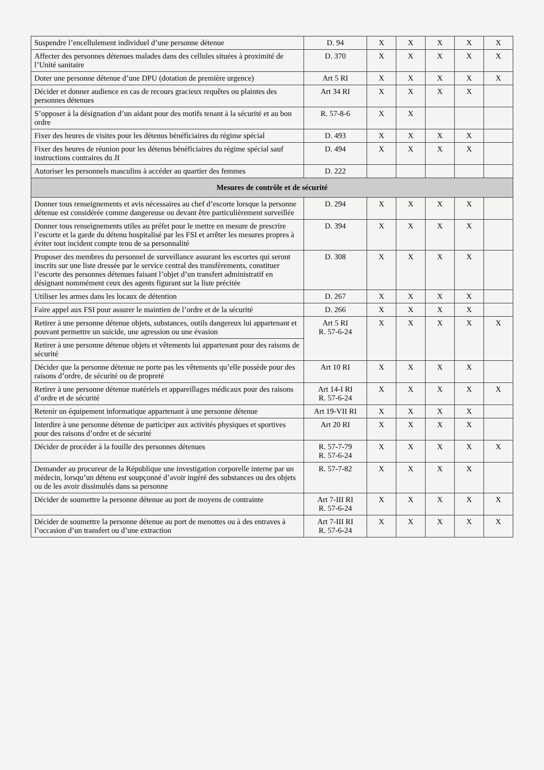| Suspendre l’encellulement individuel d’une personne détenue | D. 94 | X | X | X | X | X |
| Affecter des personnes détenues malades dans des cellules situées à proximité de l’Unité sanitaire | D. 370 | X | X | X | X | X |
| Doter une personne détenue d’une DPU (dotation de première urgence) | Art 5 RI | X | X | X | X | X |
| Décider et donner audience en cas de recours gracieux requêtes ou plaintes des personnes détenues | Art 34 RI | X | X | X | X | |
| S’opposer à la désignation d’un aidant pour des motifs tenant à la sécurité et au bon ordre | R. 57-8-6 | X | X | | | |
| Fixer des heures de visites pour les détenus bénéficiaires du régime spécial | D. 493 | X | X | X | X | |
| Fixer des heures de réunion pour les détenus bénéficiaires du régime spécial sauf instructions contraires du JI | D. 494 | X | X | X | X | |
| Autoriser les personnels masculins à accéder au quartier des femmes | D. 222 | | | | | |
| Mesures de contrôle et de sécurité | | | | | | |
| Donner tous renseignements et avis nécessaires au chef d’escorte lorsque la personne détenue est considérée comme dangereuse ou devant être particulièrement surveillée | D. 294 | X | X | X | X | |
| Donner tous renseignements utiles au préfet pour le mettre en mesure de prescrire l’escorte et la garde du détenu hospitalisé par les FSI et arrêter les mesures propres à éviter tout incident compte tenu de sa personnalité | D. 394 | X | X | X | X | |
| Proposer des membres du personnel de surveillance assurant les escortes qui seront inscrits sur une liste dressée par le service central des transfèrements, constituer l’escorte des personnes détenues faisant l’objet d’un transfert administratif en désignant nommément ceux des agents figurant sur la liste précitée | D. 308 | X | X | X | X | |
| Utiliser les armes dans les locaux de détention | D. 267 | X | X | X | X | |
| Faire appel aux FSI pour assurer le maintien de l’ordre et de la sécurité | D. 266 | X | X | X | X | |
| Retirer à une personne détenue objets, substances, outils dangereux lui appartenant et pouvant permettre un suicide, une agression ou une évasion | Art 5 RI R. 57-6-24 | X | X | X | X | X |
| Retirer à une personne détenue objets et vêtements lui appartenant pour des raisons de sécurité | | | | | | |
| Décider que la personne détenue ne porte pas les vêtements qu’elle possède pour des raisons d’ordre, de sécurité ou de propreté | Art 10 RI | X | X | X | X | |
| Retirer à une personne détenue matériels et appareillages médicaux pour des raisons d’ordre et de sécurité | Art 14-I RI R. 57-6-24 | X | X | X | X | X |
| Retenir un équipement informatique appartenant à une personne détenue | Art 19-VII RI | X | X | X | X | |
| Interdire à une personne détenue de participer aux activités physiques et sportives pour des raisons d’ordre et de sécurité | Art 20 RI | X | X | X | X | |
| Décider de procéder à la fouille des personnes détenues | R. 57-7-79 R. 57-6-24 | X | X | X | X | X |
| Demander au procureur de la République une investigation corporelle interne par un médecin, lorsqu’un détenu est soupçonné d’avoir ingéré des substances ou des objets ou de les avoir dissimulés dans sa personne | R. 57-7-82 | X | X | X | X | |
| Décider de soumettre la personne détenue au port de moyens de contrainte | Art 7-III RI R. 57-6-24 | X | X | X | X | X |
| Décider de soumettre la personne détenue au port de menottes ou à des entraves à l’occasion d’un transfert ou d’une extraction | Art 7-III RI R. 57-6-24 | X | X | X | X | X |